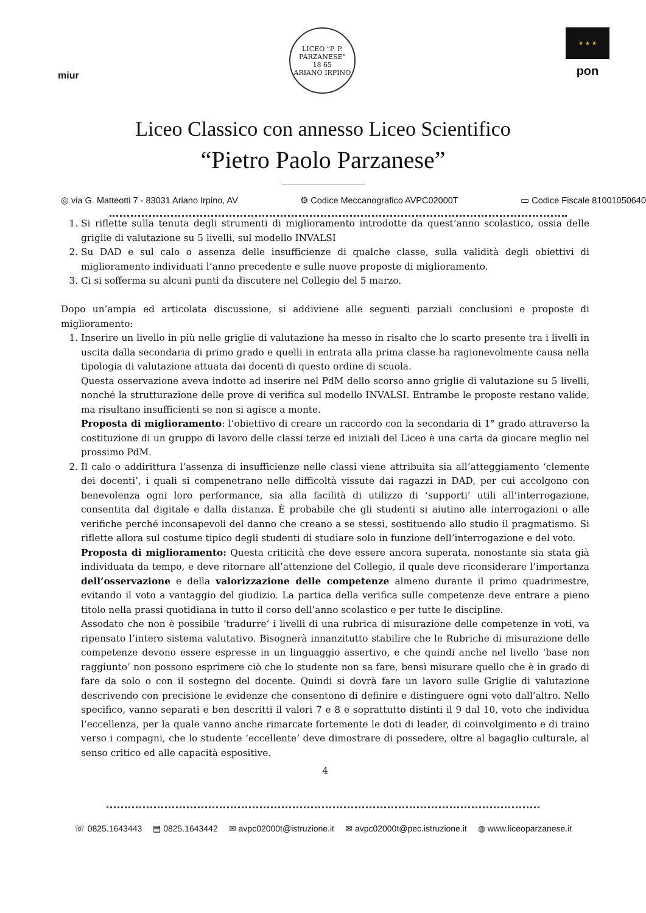miur
LICEO "P. P. PARZANESE"
18 65
ARIANO IRPINO
★ ★ ★
pon
Liceo Classico con annesso Liceo Scientifico
“Pietro Paolo Parzanese”
◎ via G. Matteotti 7 - 83031 Ariano Irpino, AV ⚙ Codice Meccanografico AVPC02000T ▭ Codice Fiscale 81001050640
1. Si riflette sulla tenuta degli strumenti di miglioramento introdotte da quest’anno scolastico, ossia delle griglie di valutazione su 5 livelli, sul modello INVALSI
2. Su DAD e sul calo o assenza delle insufficienze di qualche classe, sulla validità degli obiettivi di miglioramento individuati l’anno precedente e sulle nuove proposte di miglioramento.
3. Ci si sofferma su alcuni punti da discutere nel Collegio del 5 marzo.
Dopo un’ampia ed articolata discussione, si addiviene alle seguenti parziali conclusioni e proposte di miglioramento:
1. Inserire un livello in più nelle griglie di valutazione ha messo in risalto che lo scarto presente tra i livelli in uscita dalla secondaria di primo grado e quelli in entrata alla prima classe ha ragionevolmente causa nella tipologia di valutazione attuata dai docenti di questo ordine di scuola.
Questa osservazione aveva indotto ad inserire nel PdM dello scorso anno griglie di valutazione su 5 livelli, nonché la strutturazione delle prove di verifica sul modello INVALSI. Entrambe le proposte restano valide, ma risultano insufficienti se non si agisce a monte.
Proposta di miglioramento: l’obiettivo di creare un raccordo con la secondaria di 1° grado attraverso la costituzione di un gruppo di lavoro delle classi terze ed iniziali del Liceo è una carta da giocare meglio nel prossimo PdM.
2. Il calo o addirittura l’assenza di insufficienze nelle classi viene attribuita sia all’atteggiamento ‘clemente dei docenti’, i quali si compenetrano nelle difficoltà vissute dai ragazzi in DAD, per cui accolgono con benevolenza ogni loro performance, sia alla facilità di utilizzo di ‘supporti’ utili all’interrogazione, consentita dal digitale e dalla distanza. È probabile che gli studenti si aiutino alle interrogazioni o alle verifiche perché inconsapevoli del danno che creano a se stessi, sostituendo allo studio il pragmatismo. Si riflette allora sul costume tipico degli studenti di studiare solo in funzione dell’interrogazione e del voto.
Proposta di miglioramento: Questa criticità che deve essere ancora superata, nonostante sia stata già individuata da tempo, e deve ritornare all’attenzione del Collegio, il quale deve riconsiderare l’importanza dell’osservazione e della valorizzazione delle competenze almeno durante il primo quadrimestre, evitando il voto a vantaggio del giudizio. La partica della verifica sulle competenze deve entrare a pieno titolo nella prassi quotidiana in tutto il corso dell’anno scolastico e per tutte le discipline.
Assodato che non è possibile ‘tradurre’ i livelli di una rubrica di misurazione delle competenze in voti, va ripensato l’intero sistema valutativo. Bisognerà innanzitutto stabilire che le Rubriche di misurazione delle competenze devono essere espresse in un linguaggio assertivo, e che quindi anche nel livello ‘base non raggiunto’ non possono esprimere ciò che lo studente non sa fare, bensì misurare quello che è in grado di fare da solo o con il sostegno del docente. Quindi si dovrà fare un lavoro sulle Griglie di valutazione descrivendo con precisione le evidenze che consentono di definire e distinguere ogni voto dall’altro. Nello specifico, vanno separati e ben descritti il valori 7 e 8 e soprattutto distinti il 9 dal 10, voto che individua l’eccellenza, per la quale vanno anche rimarcate fortemente le doti di leader, di coinvolgimento e di traino verso i compagni, che lo studente ‘eccellente’ deve dimostrare di possedere, oltre al bagaglio culturale, al senso critico ed alle capacità espositive.
4
☏ 0825.1643443 ▤ 0825.1643442 ✉ avpc02000t@istruzione.it ✉ avpc02000t@pec.istruzione.it ◍ www.liceoparzanese.it